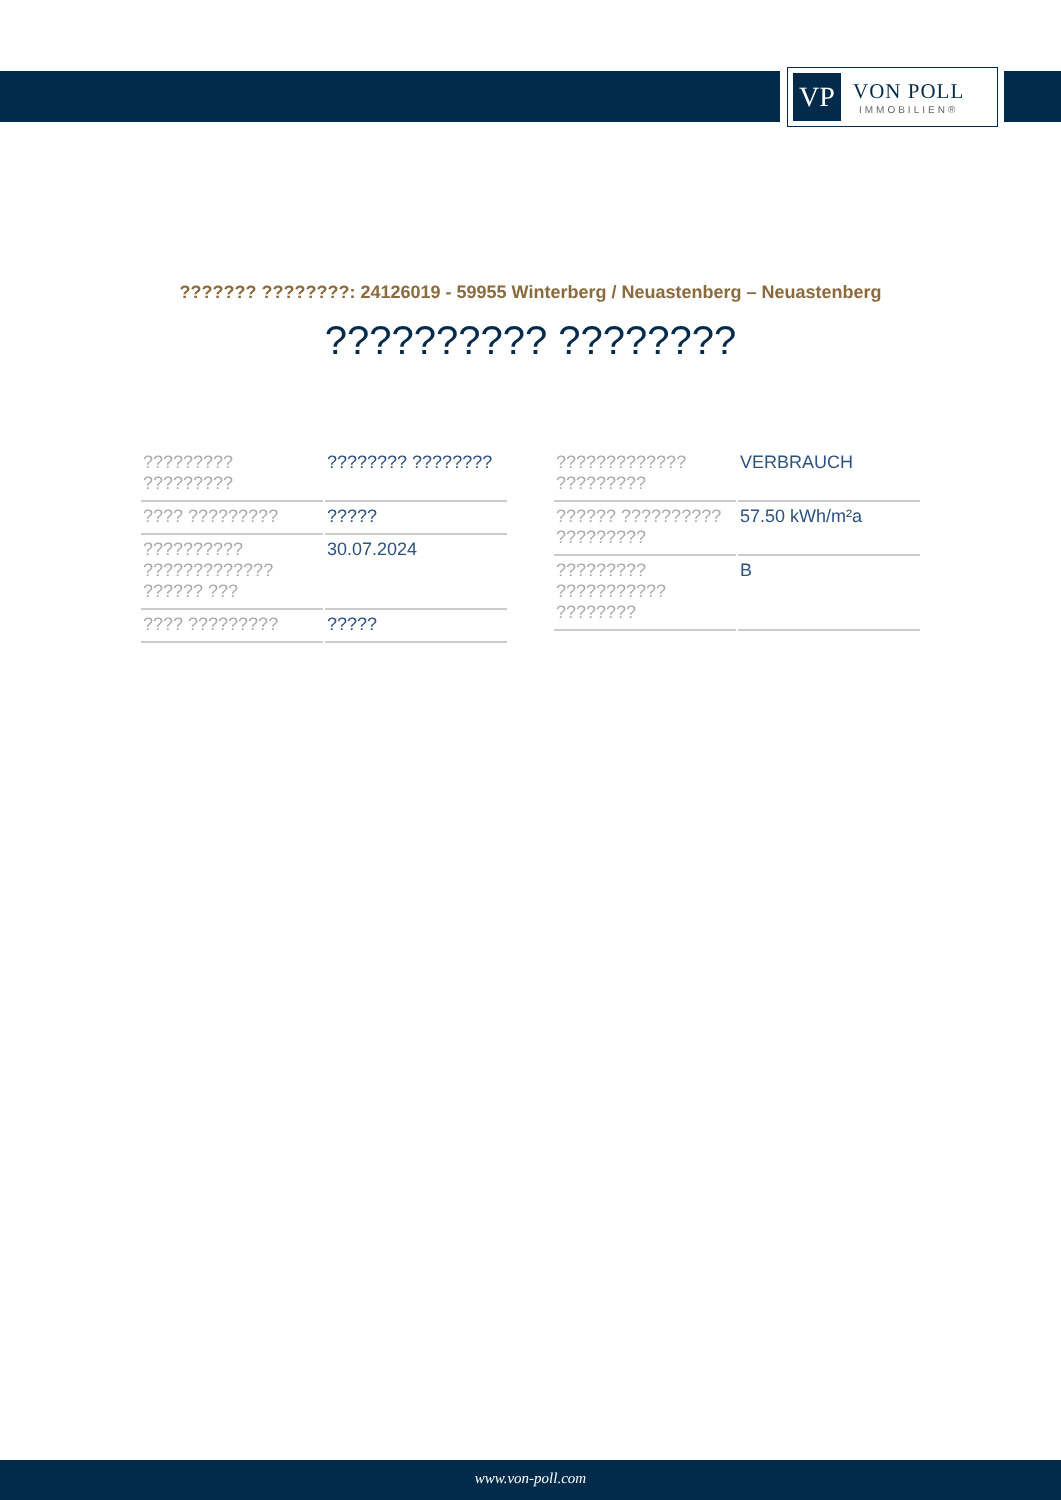VP
VON POLL
IMMOBILIEN®
??????? ????????: 24126019 - 59955 Winterberg / Neuastenberg – Neuastenberg
?????????? ????????
| ????????? ????????? | ???????? ???????? |
| ???? ????????? | ????? |
| ?????????? ????????????? ?????? ??? | 30.07.2024 |
| ???? ????????? | ????? |
| ????????????? ????????? | VERBRAUCH |
| ?????? ?????????? ????????? | 57.50 kWh/m²a |
| ????????? ??????????? ???????? | B |
www.von-poll.com